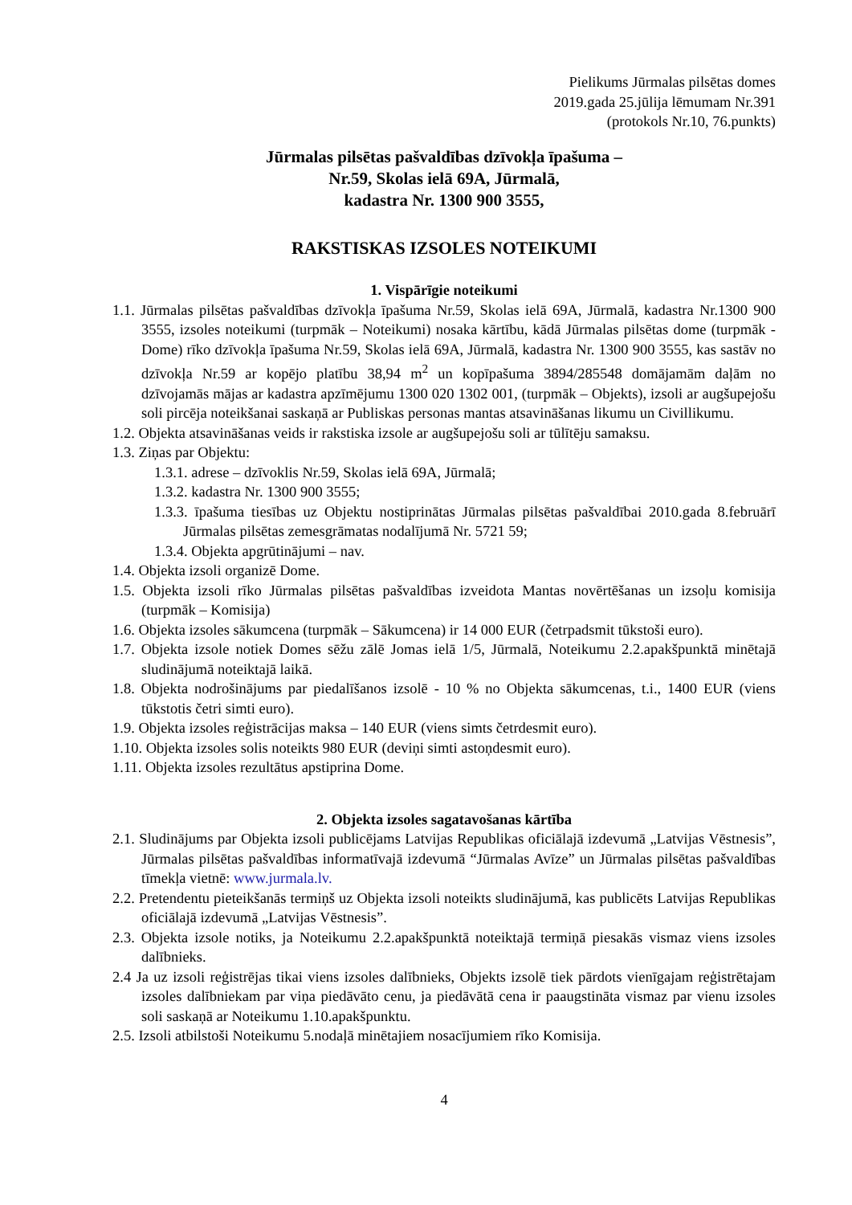Pielikums Jūrmalas pilsētas domes
2019.gada 25.jūlija lēmumam Nr.391
(protokols Nr.10, 76.punkts)
Jūrmalas pilsētas pašvaldības dzīvokļa īpašuma –
Nr.59, Skolas ielā 69A, Jūrmalā,
kadastra Nr. 1300 900 3555,
RAKSTISKAS IZSOLES NOTEIKUMI
1. Vispārīgie noteikumi
1.1. Jūrmalas pilsētas pašvaldības dzīvokļa īpašuma Nr.59, Skolas ielā 69A, Jūrmalā, kadastra Nr.1300 900 3555, izsoles noteikumi (turpmāk – Noteikumi) nosaka kārtību, kādā Jūrmalas pilsētas dome (turpmāk - Dome) rīko dzīvokļa īpašuma Nr.59, Skolas ielā 69A, Jūrmalā, kadastra Nr. 1300 900 3555, kas sastāv no dzīvokļa Nr.59 ar kopējo platību 38,94 m<sup>2</sup> un kopīpašuma 3894/285548 domājamām daļām no dzīvojamās mājas ar kadastra apzīmējumu 1300 020 1302 001, (turpmāk – Objekts), izsoli ar augšupejošu soli pircēja noteikšanai saskaņā ar Publiskas personas mantas atsavināšanas likumu un Civillikumu.
1.2. Objekta atsavināšanas veids ir rakstiska izsole ar augšupejošu soli ar tūlītēju samaksu.
1.3. Ziņas par Objektu:
1.3.1. adrese – dzīvoklis Nr.59, Skolas ielā 69A, Jūrmalā;
1.3.2. kadastra Nr. 1300 900 3555;
1.3.3. īpašuma tiesības uz Objektu nostiprinātas Jūrmalas pilsētas pašvaldībai 2010.gada 8.februārī Jūrmalas pilsētas zemesgrāmatas nodalījumā Nr. 5721 59;
1.3.4. Objekta apgrūtinājumi – nav.
1.4. Objekta izsoli organizē Dome.
1.5. Objekta izsoli rīko Jūrmalas pilsētas pašvaldības izveidota Mantas novērtēšanas un izsoļu komisija (turpmāk – Komisija)
1.6. Objekta izsoles sākumcena (turpmāk – Sākumcena) ir 14 000 EUR (četrpadsmit tūkstoši euro).
1.7. Objekta izsole notiek Domes sēžu zālē Jomas ielā 1/5, Jūrmalā, Noteikumu 2.2.apakšpunktā minētajā sludinājumā noteiktajā laikā.
1.8. Objekta nodrošinājums par piedalīšanos izsolē - 10 % no Objekta sākumcenas, t.i., 1400 EUR (viens tūkstotis četri simti euro).
1.9. Objekta izsoles reģistrācijas maksa – 140 EUR (viens simts četrdesmit euro).
1.10. Objekta izsoles solis noteikts 980 EUR (deviņi simti astoņdesmit euro).
1.11. Objekta izsoles rezultātus apstiprina Dome.
2. Objekta izsoles sagatavošanas kārtība
2.1. Sludinājums par Objekta izsoli publicējams Latvijas Republikas oficiālajā izdevumā „Latvijas Vēstnesis”, Jūrmalas pilsētas pašvaldības informatīvajā izdevumā “Jūrmalas Avīze” un Jūrmalas pilsētas pašvaldības tīmekļa vietnē: www.jurmala.lv.
2.2. Pretendentu pieteikšanās termiņš uz Objekta izsoli noteikts sludinājumā, kas publicēts Latvijas Republikas oficiālajā izdevumā „Latvijas Vēstnesis”.
2.3. Objekta izsole notiks, ja Noteikumu 2.2.apakšpunktā noteiktajā termiņā piesakās vismaz viens izsoles dalībnieks.
2.4 Ja uz izsoli reģistrējas tikai viens izsoles dalībnieks, Objekts izsolē tiek pārdots vienīgajam reģistrētajam izsoles dalībniekam par viņa piedāvāto cenu, ja piedāvātā cena ir paaugstināta vismaz par vienu izsoles soli saskaņā ar Noteikumu 1.10.apakšpunktu.
2.5. Izsoli atbilstoši Noteikumu 5.nodaļā minētajiem nosacījumiem rīko Komisija.
4